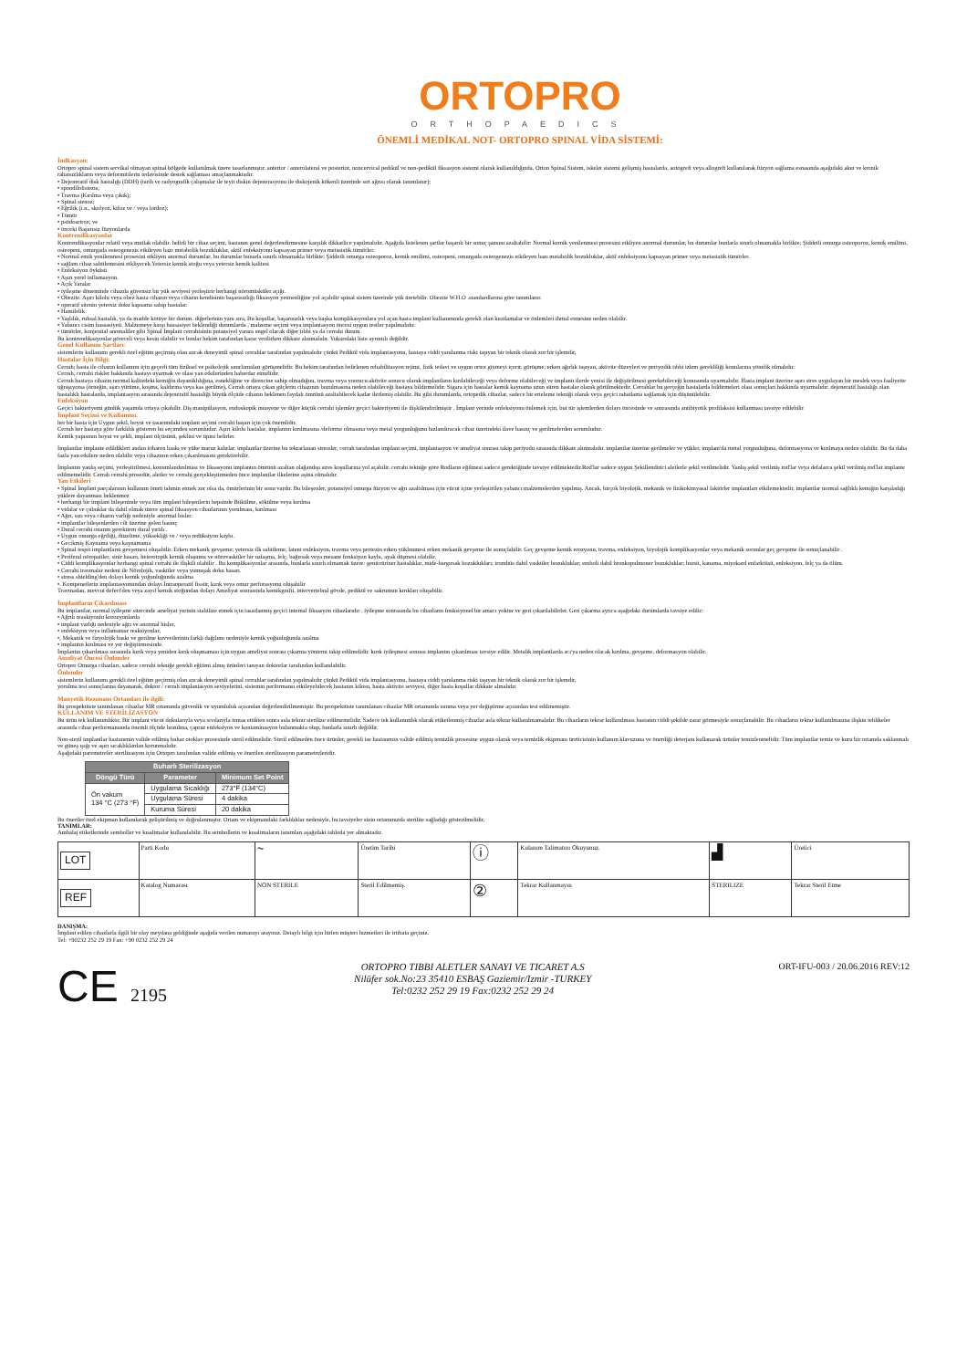ORTOPRO
ORTHOPAEDICS
ÖNEMLİ MEDİKAL NOT- ORTOPRO SPINAL VİDA SİSTEMİ:
İndkasyon:
Ortopro spinal sistem servikal olmayan spinal bölgede kullanılmak üzere tasarlanmıştır. anterior / anterolateral ve posterior, noncervical pedikül ve non-pedikül fiksasyon sistemi olarak kullanıldığında, Orion Spinal Sistem, iskelet sistemi gelişmiş hastalarda, aotogreft veya allogreft kullanılarak füzyon sağlama esnasında aşağıdaki akut ve kronik rahatsızlıkların veya deformitilerin tedavisinde destek sağlaması amaçlanmaktadır.
• Dejeneratif disk hastalığı (DDH) (tarih ve radyografik çalışmalar ile teyit diskin dejenerasyonu ile diskojenik kökenli üzerinde sırt ağrısı olarak tanımlanır);
• spondilolistezis;
• Travma (Kırılma veya çıkık);
• Spinal stenoz;
• Eğrilik (i.n., skolyoz, kifoz ve / veya lordoz);
• Tümör
• psödoartroz; ve
• önceki Başarısız füzyonlarda
Kontrendikasyonlar
Kontrendikasyonlar relatif veya mutlak olabilir. belirli bir cihaz seçimi, hastanın genel değerlendirmesine karşılık dikkatlice yapılmalıdır. Aşağıda listelenen şartlar başarılı bir sonuç şansını azaltabilir: Normal kemik yenilenmesi prosesini etkliyen anormal durumlar, bu durumlar bunlarla sınırlı olmamakla birlikte; Şiddetli omurga osteoporoz, kemik emilimi, osteopeni, omurgada osteogenezis etkileyen bazı metabolik bozukluklar, aktif enfeksiyonu kapsayan primer veya metastatik tümörler.
• Normal emik yenilenmesi prosesini etkliyen anormal durumlar, bu durumlar bunarla sınırlı olmamakla birlikte; Şiddetli omurga osteoporoz, kemik emilimi, osteopeni, omurgada osteogenezis etkileyen bazı metabolik bozukluklar, aktif enfeksiyonu kapsayan primer veya metastatik tümörler.
• sağlam cihaz sabitlemesini etkliyecek Yetersiz kemik stoğu veya yetersiz kemik kalitesi
• Enfeksiyon öyküsü
• Aşırı yerel inflamasyon.
• Açık Yaralar
• iyileşme döneminde cihazda güvensiz bir yük seviyesi yerleştirir herhangi nöromüsküler açığı.
• Obezite. Aşırı kilolu veya obez hasta cihazın veya cihazın kendisinin başarısızlığı fiksasyon yetmezliğine yol açabilir spinal sistem üzerinde yük üretebilir. Obezite W.H.O .standardlarına göre tanımlanır.
• operatif sitenin yetersiz doku kapsama sahip hastalar.
• Hamilelik
• Yaşlılık, ruhsal hastalık, ya da madde kötüye bir durum. diğerlerinin yanı sıra, Bu koşullar, başarısızlık veya başka komplikasyonlara yol açan hasta implant kullanımında gerekli olan kısıtlamalar ve önlemleri ihmal etmesine neden olabilir.
• Yabancı cisim hassasiyeti. Malzemeye karşı hassasiyet beklendiği durumlarda , malzeme seçimi veya implantasyon öncesi uygun testler yapılmalıdır.
• tümörler, konjenital anomaliler gibi Spinal İmplant cerrahisinin potansiyel yarara engel olacak diğer tıbbi ya da cerrahi durum
Bu kontrendikasyonlar göreceli veya kesin olabilir ve bunlar hekim tarafından karar verilirken dikkate alınmalıdır. Yukarıdaki liste ayrıntılı değildir.
Genel Kullanım Şartları:
sistemlerin kullanımı gerekli özel eğitim geçirmiş olan ancak deneyimli spinal cerrahlar tarafından yapılmalıdır çünkü Pedikül vida implantasyonu, hastaya ciddi yaralanma riski taşıyan bir teknik olarak zor bir işlemdir,
Hastalar İçin Bilgi:
Cerrah; hasta ile cihazın kullanımı için geçerli tüm fiziksel ve psikolojik sınırlamaları görüşmelidir. Bu hekim tarafından belirlenen rehabilitasyon rejimi, fizik tedavi ve uygun ortez giymeyi içerir. görüşme; erken ağırlık taşıyan, aktivite düzeyleri ve periyodik tıbbi izlem gerekliliği konularına yönelik olmalıdır.
Cerrah, cerrahi riskler hakkında hastayı uyarmak ve olası yan etkilerinden haberdar etmelidir.
Cerrah hastaya cihazın normal kalitedeki kemiğin dayanıklılığına, esnekliğine ve direncine sahip olmadığını, travma veya yoorucu aktivite sonucu olarak implantların kırılabileceği veya deforme olabileceği ve implantı ilerde yenisi ile değiştirilmesi gerekebileceği konusunda uyarmalıdır. Hasta implant üzerine aşırı stres uygulayan bir meslek veya faaliyette uğraşıyorsa (örneğin, aşırı yürüme, koşma, kaldırma veya kas gerilme), Cerrah ortaya çıkan güçlerin cihazının bozulmasına neden olabileceği hastaya bildirmelidir. Sigara için hastalar kemik kaynama uzun süren hastalar olarak görülmektedir. Cerrahlar bu gerçeğin hastalarda bildirmeleri olası sonuçları hakkında uyarmalıdır. dejeneratif hastalığı olan hastalıklı hastalarda, implantasyon sırasında dejeneratif hastalığı büyük ölçüde cihazın beklenen faydalı ömrünü azaltabilecek kadar ilerlemiş olabilir. Bu gibi durumlarda, ortopedik cihazlar, sadece bir erteleme tekniği olarak veya geçici rahatlama sağlamak için düşünülebilir.
Enfeksiyon
Geçici bakteriyemi günlük yaşamda ortaya çıkabilir. Diş manipülasyon, endoskopik muayene ve diğer küçük cerrahi işlemler geçici bakteriyemi ile ilişkilendirilmiştir . İmplant yerinde enfeksiyonu önlemek için, but tür işlemlerden dolayı öncesinde ve sonrasında antibiyotik profilaksisi kullanması tavsiye edilebilir
İmplant Seçimi ve Kullanımı.
her bir hasta için Uygun şekil, boyut ve tasarımdaki implant seçimi cerrahi başarı için çok önemlidir.
Cerrah her hastaya göre farklılık gösteren bu seçimden sorumludur. Aşırı kilolu hastalar, implantın kırılmasına /deforme olmasına veya metal yorgunluğunu hızlandıracak cihaz üzerindeki ilave basınç ve gerilmelerden sorumludur.
Kemik yapısının boyut ve şekli, implant ölçüsünü, şeklini ve tipini belirler.
İmplantlar implante edildikleri andan itibaren baskı ve yüke maruz kalırlar. implantlar üzerine bu tekrarlanan stressler, cerrah tarafından implant seçimi, implantasyon ve ameliyat sonrası takip periyodu sırasında dikkate alınmalıdır. implantlar üzerine gerilmeler ve yükler, implant'da metal yorgunluğuna, deformasyona ve kırılmaya neden olabilir. Bu da daha fazla yan etkilere neden olabilir veya cihazının erken çıkarılmasını gerektirebilir.
İmplantın yanlış seçimi, yerleştirilmesi, konumlandırılması ve fiksasyonu implantın ömrünü azaltan olağandışı stres koşullarına yol açabilir. cerrahi tekniğe göre Rodların eğilmesi sadece gerektiğinde tavsiye edilmektedir.Rod'lar sadece uygun Şekillendirici aletlerle şekil verilmelidir. Yanlış şekil verilmiş rod'lar veya defalarca şekil verilmiş rod'lar implante edilmemelidir. Cerrah cerrahi prosedür, aletler ve cerrahi gerçekleştirmeden önce implantlar ilkelerine aşina olmalıdır.
Yan Etkileri
• Spinal İmplant parçalarının kullanım ömrü tahmin etmek zor olsa da, ömürlerinin bir sonu vardır. Bu bileşenler, potansiyel omurga füzyon ve ağrı azaltılması için vücut içine yerleştirilen yabancı malzemelerden yapılmış. Ancak, birçok biyolojik, mekanik ve fizikokimyasal faktörler implantları etkilemektedir, implantlar normal sağlıklı kemiğin karşıladığı yüklere dayanması beklenmez
• herhangi bir implant bileşeninde veya tüm implant bileşenlerin hepsinde Bükülme, sökülme veya kırılma
• vidalar ve çubuklar da dahil olmak üzere spinal fiksasyon cihazlarının yorulması, kırılması
• Ağrı, sızı veya cihazın varlığı nedeniyle anormal hisler.
• implantlar bileşenlerden cilt üzerine gelen basınç
• Dural cerrahi onarım gerektiren dural yırtılı .
• Uygun omurga eğriliği, düzeltme, yüksekliği ve / veya redüksiyon kaybı.
• Gecikmiş Kaynama veya kaynamama
• Spinal tespit implantların gevşemesi oluşabilir. Erken mekanik gevşeme; yetersiz ilk sabitleme, latent enfeksiyon, travma veya protezin erken yüklenmesi erken mekanik gevşeme ile sonuçlabilir. Geç gevşeme kemik erozyonu, travma, enfeksiyon, biyolojik komplikasyonlar veya mekanik sorunlar geç gevşeme ile sonuçlanabilir .
• Periferal nöropatiler, sinir hasarı, heterotopik kemik oluşumu ve nörovasküler bir uzlaşma, felç, bağırsak veya mesane fonksiyon kaybı, ayak düşmesi olabilir.
• Ciddi komplikasyonlar herhangi spinal cerrahi ile ilişkili olabilir . Bu komplikasyonlar arasında, bunlarla sınırlı olmamak üzere: genitoüriner hastalıklar, mide-bargırsak bozuklukları; trombüs dahil vasküler bozukluklar; emboli dahil bronkopulmoner bozukluklar; bursit, kanama, miyokard enfarktüsü, enfeksiyon, felç ya da ölüm.
• Cerrahi travmalar nedeni ile Nörolojik, vasküler veya yumuşak doku hasarı.
• stress shielding'den dolayı kemik yoğunluğunda azalma
•. Kompenetlerin implantasyonundan dolayı İntraoperatif fissür, kırık veya omur perforasyonu oluşabilir
Travmadan, mevcut defect'den veya zayıf kemik stoğundan dolayı Ameliyat sonrasında kemikgrafti, intervertebral gövde, pedikül ve sakrumun kırıkları oluşabilir.
İmplantların Çıkarılması
Bu implantlar, normal iyileşme sürecinde ameliyat yerinin stabilize etmek için tasarlanmış geçici internal fiksasyon cihazlarıdır . iyileşme sonrasında bu cihazların fonksiyonel bir amacı yoktur ve geri çıkarılabilirler. Geri çıkarma ayrıca aşağıdaki durumlarda tavsiye edilir:
• Ağrılı reaskiyonlu korozyonlarda
• implant varlığı nedeniyle ağrı ve anormal hisler,
• enfeksiyon veya inflamatuar reaksiyonlar,
•, Mekanik ve fizyolojik baskı ve gerilme kuvvetlerinin farklı dağılımı nedeniyle kemik yoğunluğunda azalma
• implantın kırılması ve yer değiştirmesinde.
İmplantın çıkarılması sırasında kırık veya yeniden kırık oluşmaması için uygun ameliyat sonrası çıkarma yöntemi takip edilmelidir. kırık iyileşmesi sonrası implantın çıkarılması tavsiye edilir. Metalik implantlarda acı'ya neden olacak kırılma, gevşeme, deformasyon olabilir.
Ameliyat Öncesi Önlemler
Ortopro Omurga cihazları, sadece cerrahi tekniğe gerekli eğitimi almış ürünleri tanıyan doktorlar tarafından kullanılabilir.
Önlemler
sistemlerin kullanımı gerekli özel eğitim geçirmiş olan ancak deneyimli spinal cerrahlar tarafından yapılmalıdır çünkü Pedikül vida implantasyonu, hastaya ciddi yaralanma riski taşıyan bir teknik olarak zor bir işlemdir,
yorulma test sonuçlarına dayanarak, doktor / cerrah implantasyon seviyelerini, sistemin performansı etkileyebilecek hastanın kilosu, hasta aktivite seviyesi, diğer hasta koşullar dikkate almalıdır.
Manyetik Rezonans Ortamları ile ilgili:
Bu prospektüste tanımlanan cihazlar MR ortamında güvenlik ve uyumluluk açısından değerlendirilmemiştir. Bu prospektüste tanımlanan cihazlar MR ortamında ısınma veya yer değiştirme açısından test edilmemiştir.
KULLANIM VE STERİLİZASYON
Bu ürün tek kullanımlıktır. Bir implant vücut dokularıyla veya sıvılarıyla temas ettikten sonra asla tekrar sterilize edilmemelidir. Sadece tek kullanımlık olarak etiketlenmiş cihazlar asla tekrar kullanılmamalıdır. Bu cihazların tekrar kullanılması hastanın ciddi şekilde zarar görmesiyle sonuçlanabilir. Bu cihazların tekrar kullanılmasına ilişkin tehlikeler arasında cihaz performansında önemli ölçüde bozulma, çapraz enfeksiyon ve kontaminasyon bulunmakta olup, bunlarla sınırlı değildir.
Non-steril implantlar hastanenin valide edilmiş buhar otoklav prosesinde steril edilmelidir. Steril edilmeden önce ürünler, gerekli ise hastanenin valide edilmiş temizlik prosesine uygun olarak veya temizlik ekipmanı üreticisinin kullanım klavuzuna ve önerdiği deterjanı kullanarak ürünler temizlenmelidir. Tüm implantlar temiz ve kuru bir ortamda saklanmalı ve güneş ışığı ve aşırı sıcaklıklardan korunmalıdır.
Aşağıdaki paremetreler sterilizasyon için Ortopro tarafından valide edilmiş ve önerilen sterilizasyon parametreleridir.
| Buharlı Sterilizasyon | | |
| --- | --- | --- |
| Döngü Türü | Parameter | Minimum Set Point |
| Ön vakum 134 °C (273 °F) | Uygulama Sıcaklığı | 273°F (134°C) |
| | Uygulama Süresi | 4 dakika |
| | Kuruma Süresi | 20 dakika |
Bu öneriler özel ekipman kullanılarak geliştirilmiş ve doğrulanmıştır. Ortam ve ekipmandaki farklılıklar nedeniyle, bu tavsiyeler sizin ortamınızda sterilite sağladığı gösterilmelidir.
TANIMLAR:
Ambalaj etiketlerinde semboller ve kısaltmalar kullanılabilir. Bu sembollerin ve kısaltmaların tanımları aşağıdaki tabloda yer almaktadır.
| LOT | Parti Kodu | ⏦ | Üretim Tarihi | ⓘ | Kulanım Talimatını Okuyunuz. | ▟ | Üretici |
| REF | Katalog Numarası | NON STERILE | Steril Edilmemiş. | ② | Tekrar Kullanmayın | STERILIZE | Tekrar Steril Etme |
DANIŞMA:
İmplant edilen cihazlarla ilgili bir olay meydana geldiğinde aşağıda verilen numarayı arayınız. Detaylı bilgi için lütfen müşteri hizmetleri ile irtibata geçiniz.
Tel: +90232 252 29 19 Fax: +90 0232 252 29 24
CE 2195
ORTOPRO TIBBI ALETLER SANAYI VE TICARET A.S
Nilüfer sok.No:23 35410 ESBAŞ Gaziemir/Izmir -TURKEY
Tel:0232 252 29 19 Fax:0232 252 29 24
ORT-IFU-003 / 20.06.2016 REV:12